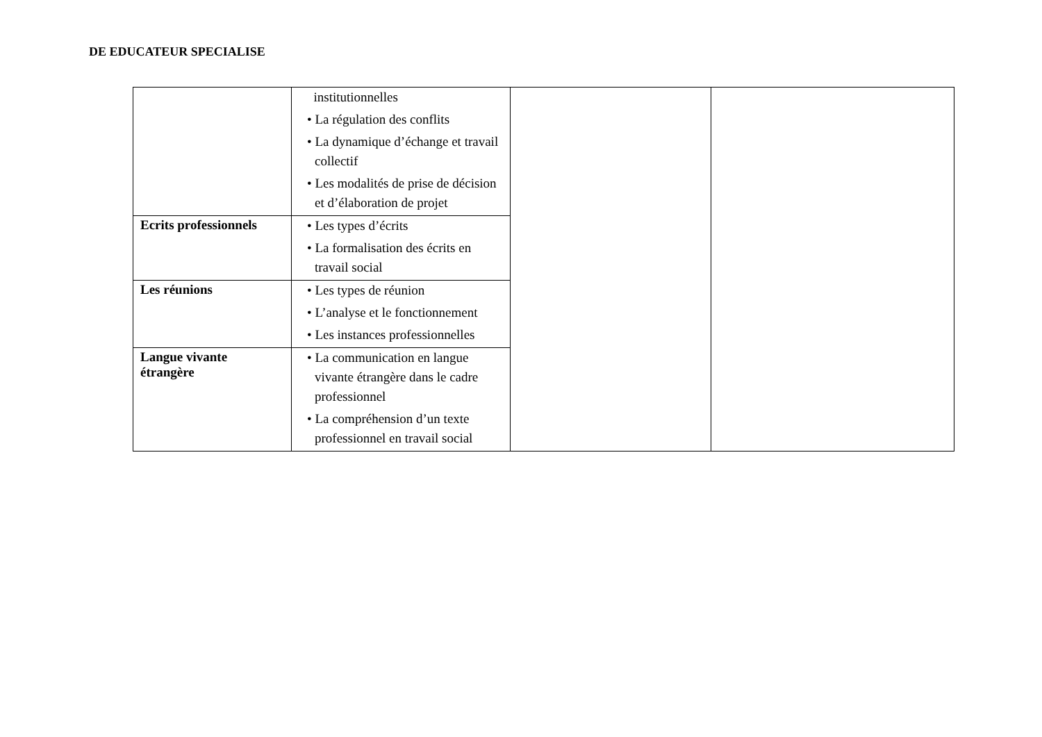DE EDUCATEUR SPECIALISE
| | institutionnelles • La régulation des conflits • La dynamique d’échange et travail collectif • Les modalités de prise de décision et d’élaboration de projet | | |
| Ecrits professionnels | • Les types d’écrits • La formalisation des écrits en travail social | | |
| Les réunions | • Les types de réunion • L’analyse et le fonctionnement • Les instances professionnelles | | |
| Langue vivante étrangère | • La communication en langue vivante étrangère dans le cadre professionnel • La compréhension d’un texte professionnel en travail social | | |